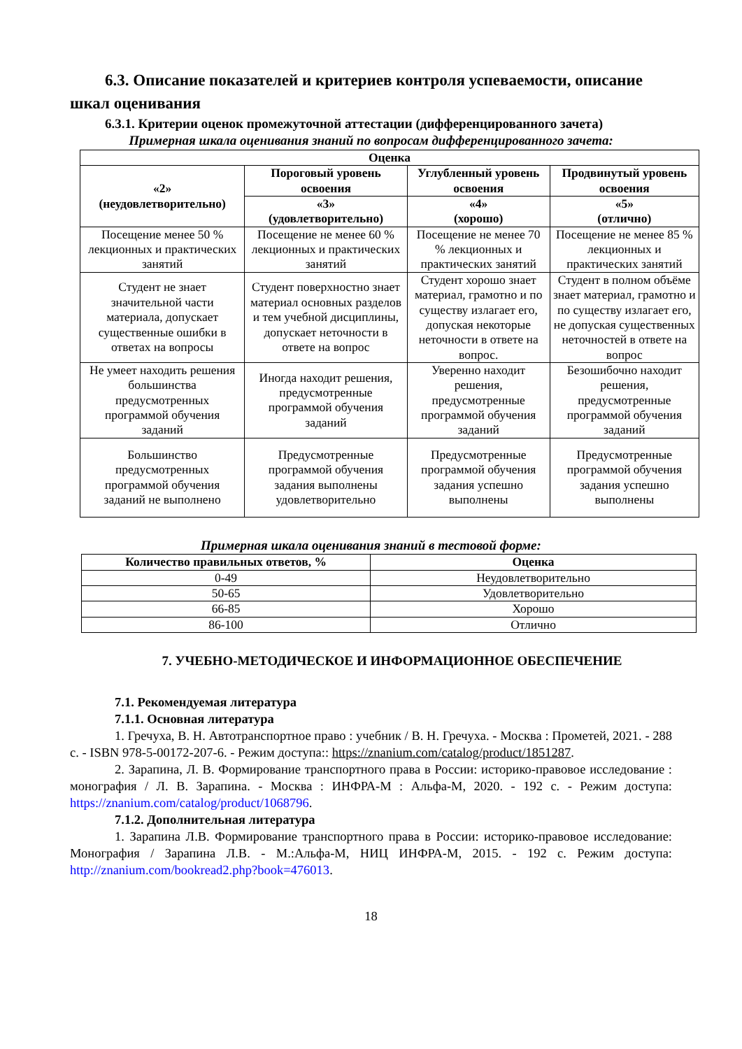6.3. Описание показателей и критериев контроля успеваемости, описание шкал оценивания
6.3.1. Критерии оценок промежуточной аттестации (дифференцированного зачета)
Примерная шкала оценивания знаний по вопросам дифференцированного зачета:
| Оценка | | | |
| --- | --- | --- | --- |
| «2» (неудовлетворительно) | Пороговый уровень освоения | Углубленный уровень освоения | Продвинутый уровень освоения |
| | «3» (удовлетворительно) | «4» (хорошо) | «5» (отлично) |
| Посещение менее 50 % лекционных и практических занятий | Посещение не менее 60 % лекционных и практических занятий | Посещение не менее 70 % лекционных и практических занятий | Посещение не менее 85 % лекционных и практических занятий |
| Студент не знает значительной части материала, допускает существенные ошибки в ответах на вопросы | Студент поверхностно знает материал основных разделов и тем учебной дисциплины, допускает неточности в ответе на вопрос | Студент хорошо знает материал, грамотно и по существу излагает его, допуская некоторые неточности в ответе на вопрос. | Студент в полном объёме знает материал, грамотно и по существу излагает его, не допуская существенных неточностей в ответе на вопрос |
| Не умеет находить решения большинства предусмотренных программой обучения заданий | Иногда находит решения, предусмотренные программой обучения заданий | Уверенно находит решения, предусмотренные программой обучения заданий | Безошибочно находит решения, предусмотренные программой обучения заданий |
| Большинство предусмотренных программой обучения заданий не выполнено | Предусмотренные программой обучения задания выполнены удовлетворительно | Предусмотренные программой обучения задания успешно выполнены | Предусмотренные программой обучения задания успешно выполнены |
Примерная шкала оценивания знаний в тестовой форме:
| Количество правильных ответов, % | Оценка |
| --- | --- |
| 0-49 | Неудовлетворительно |
| 50-65 | Удовлетворительно |
| 66-85 | Хорошо |
| 86-100 | Отлично |
7. УЧЕБНО-МЕТОДИЧЕСКОЕ И ИНФОРМАЦИОННОЕ ОБЕСПЕЧЕНИЕ
7.1. Рекомендуемая литература
7.1.1. Основная литература
1. Гречуха, В. Н. Автотранспортное право : учебник / В. Н. Гречуха. - Москва : Прометей, 2021. - 288 с. - ISBN 978-5-00172-207-6. - Режим доступа:: https://znanium.com/catalog/product/1851287.
2. Зарапина, Л. В. Формирование транспортного права в России: историко-правовое исследование : монография / Л. В. Зарапина. - Москва : ИНФРА-М : Альфа-М, 2020. - 192 с. - Режим доступа: https://znanium.com/catalog/product/1068796.
7.1.2. Дополнительная литература
1. Зарапина Л.В. Формирование транспортного права в России: историко-правовое исследование: Монография / Зарапина Л.В. - М.:Альфа-М, НИЦ ИНФРА-М, 2015. - 192 с. Режим доступа: http://znanium.com/bookread2.php?book=476013.
18